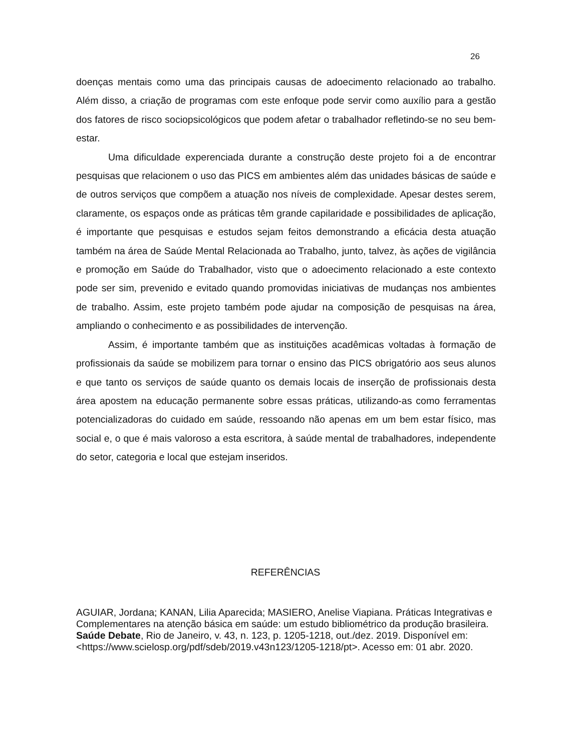26
doenças mentais como uma das principais causas de adoecimento relacionado ao trabalho. Além disso, a criação de programas com este enfoque pode servir como auxílio para a gestão dos fatores de risco sociopsicológicos que podem afetar o trabalhador refletindo-se no seu bem-estar.
Uma dificuldade experenciada durante a construção deste projeto foi a de encontrar pesquisas que relacionem o uso das PICS em ambientes além das unidades básicas de saúde e de outros serviços que compõem a atuação nos níveis de complexidade. Apesar destes serem, claramente, os espaços onde as práticas têm grande capilaridade e possibilidades de aplicação, é importante que pesquisas e estudos sejam feitos demonstrando a eficácia desta atuação também na área de Saúde Mental Relacionada ao Trabalho, junto, talvez, às ações de vigilância e promoção em Saúde do Trabalhador, visto que o adoecimento relacionado a este contexto pode ser sim, prevenido e evitado quando promovidas iniciativas de mudanças nos ambientes de trabalho. Assim, este projeto também pode ajudar na composição de pesquisas na área, ampliando o conhecimento e as possibilidades de intervenção.
Assim, é importante também que as instituições acadêmicas voltadas à formação de profissionais da saúde se mobilizem para tornar o ensino das PICS obrigatório aos seus alunos e que tanto os serviços de saúde quanto os demais locais de inserção de profissionais desta área apostem na educação permanente sobre essas práticas, utilizando-as como ferramentas potencializadoras do cuidado em saúde, ressoando não apenas em um bem estar físico, mas social e, o que é mais valoroso a esta escritora, à saúde mental de trabalhadores, independente do setor, categoria e local que estejam inseridos.
REFERÊNCIAS
AGUIAR, Jordana; KANAN, Lilia Aparecida; MASIERO, Anelise Viapiana. Práticas Integrativas e Complementares na atenção básica em saúde: um estudo bibliométrico da produção brasileira. Saúde Debate, Rio de Janeiro, v. 43, n. 123, p. 1205-1218, out./dez. 2019. Disponível em: <https://www.scielosp.org/pdf/sdeb/2019.v43n123/1205-1218/pt>. Acesso em: 01 abr. 2020.